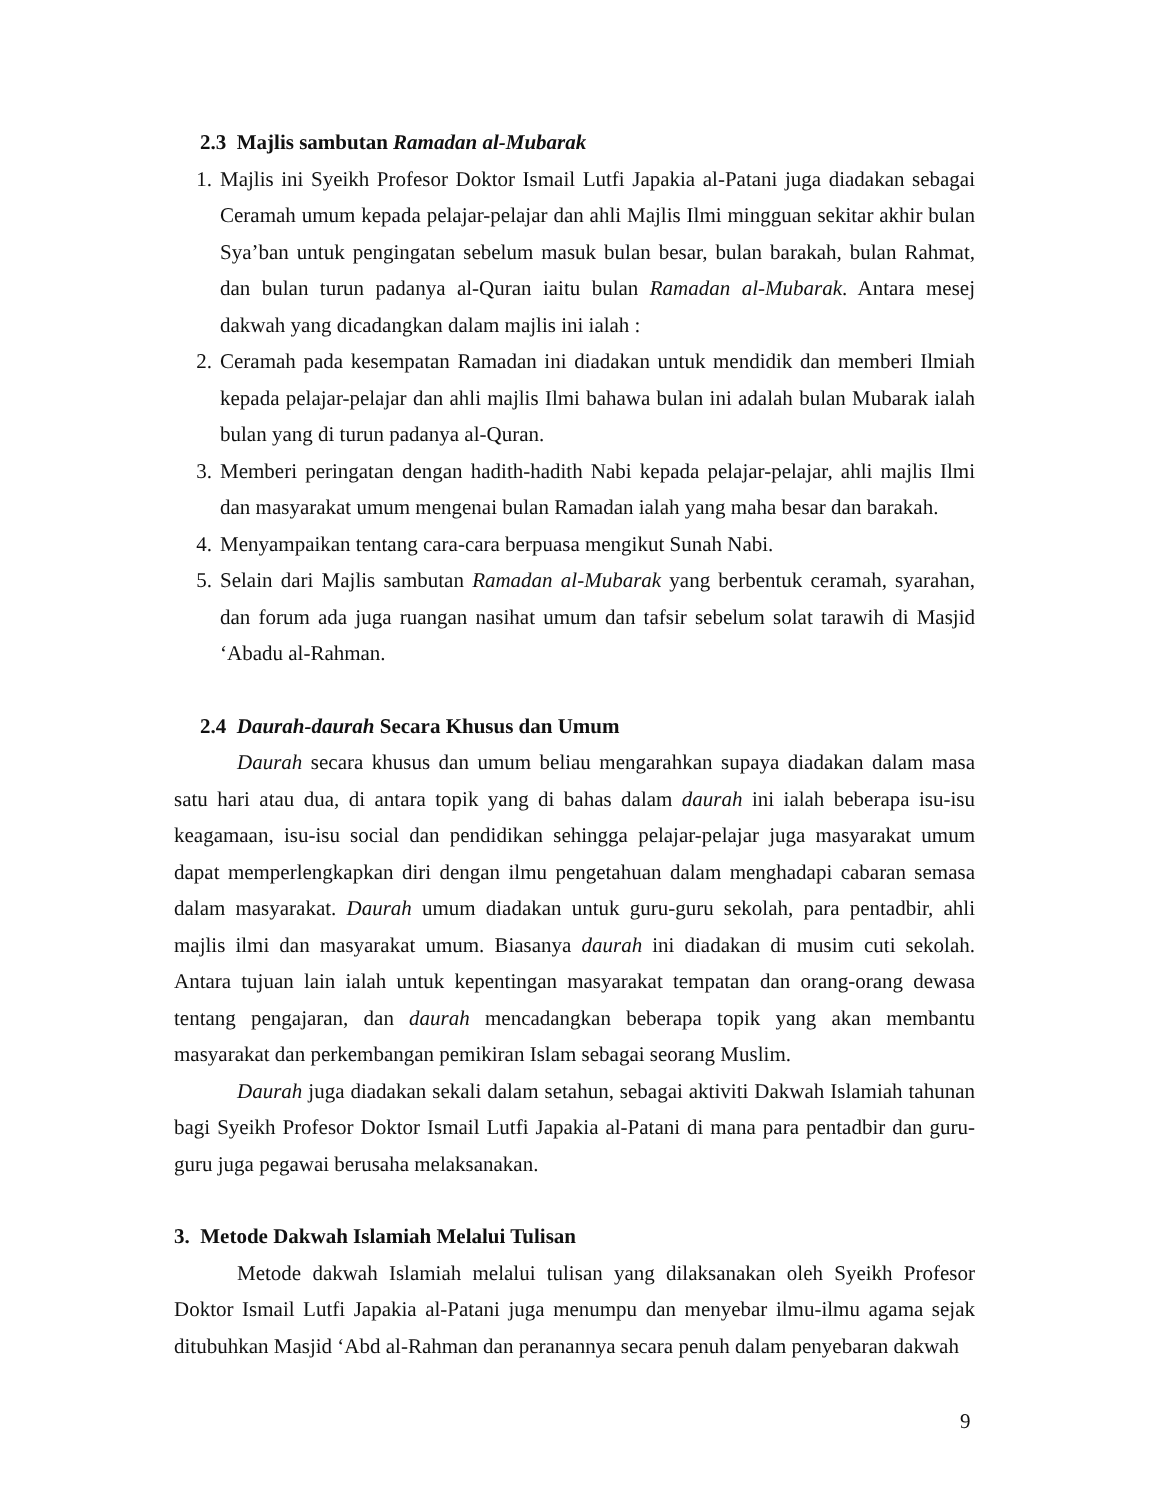2.3 Majlis sambutan Ramadan al-Mubarak
1. Majlis ini Syeikh Profesor Doktor Ismail Lutfi Japakia al-Patani juga diadakan sebagai Ceramah umum kepada pelajar-pelajar dan ahli Majlis Ilmi mingguan sekitar akhir bulan Sya’ban untuk pengingatan sebelum masuk bulan besar, bulan barakah, bulan Rahmat, dan bulan turun padanya al-Quran iaitu bulan Ramadan al-Mubarak. Antara mesej dakwah yang dicadangkan dalam majlis ini ialah :
2. Ceramah pada kesempatan Ramadan ini diadakan untuk mendidik dan memberi Ilmiah kepada pelajar-pelajar dan ahli majlis Ilmi bahawa bulan ini adalah bulan Mubarak ialah bulan yang di turun padanya al-Quran.
3. Memberi peringatan dengan hadith-hadith Nabi kepada pelajar-pelajar, ahli majlis Ilmi dan masyarakat umum mengenai bulan Ramadan ialah yang maha besar dan barakah.
4. Menyampaikan tentang cara-cara berpuasa mengikut Sunah Nabi.
5. Selain dari Majlis sambutan Ramadan al-Mubarak yang berbentuk ceramah, syarahan, dan forum ada juga ruangan nasihat umum dan tafsir sebelum solat tarawih di Masjid ‘Abadu al-Rahman.
2.4 Daurah-daurah Secara Khusus dan Umum
Daurah secara khusus dan umum beliau mengarahkan supaya diadakan dalam masa satu hari atau dua, di antara topik yang di bahas dalam daurah ini ialah beberapa isu-isu keagamaan, isu-isu social dan pendidikan sehingga pelajar-pelajar juga masyarakat umum dapat memperlengkapkan diri dengan ilmu pengetahuan dalam menghadapi cabaran semasa dalam masyarakat. Daurah umum diadakan untuk guru-guru sekolah, para pentadbir, ahli majlis ilmi dan masyarakat umum. Biasanya daurah ini diadakan di musim cuti sekolah. Antara tujuan lain ialah untuk kepentingan masyarakat tempatan dan orang-orang dewasa tentang pengajaran, dan daurah mencadangkan beberapa topik yang akan membantu masyarakat dan perkembangan pemikiran Islam sebagai seorang Muslim.
Daurah juga diadakan sekali dalam setahun, sebagai aktiviti Dakwah Islamiah tahunan bagi Syeikh Profesor Doktor Ismail Lutfi Japakia al-Patani di mana para pentadbir dan guru-guru juga pegawai berusaha melaksanakan.
3. Metode Dakwah Islamiah Melalui Tulisan
Metode dakwah Islamiah melalui tulisan yang dilaksanakan oleh Syeikh Profesor Doktor Ismail Lutfi Japakia al-Patani juga menumpu dan menyebar ilmu-ilmu agama sejak ditubuhkan Masjid ‘Abd al-Rahman dan peranannya secara penuh dalam penyebaran dakwah
9